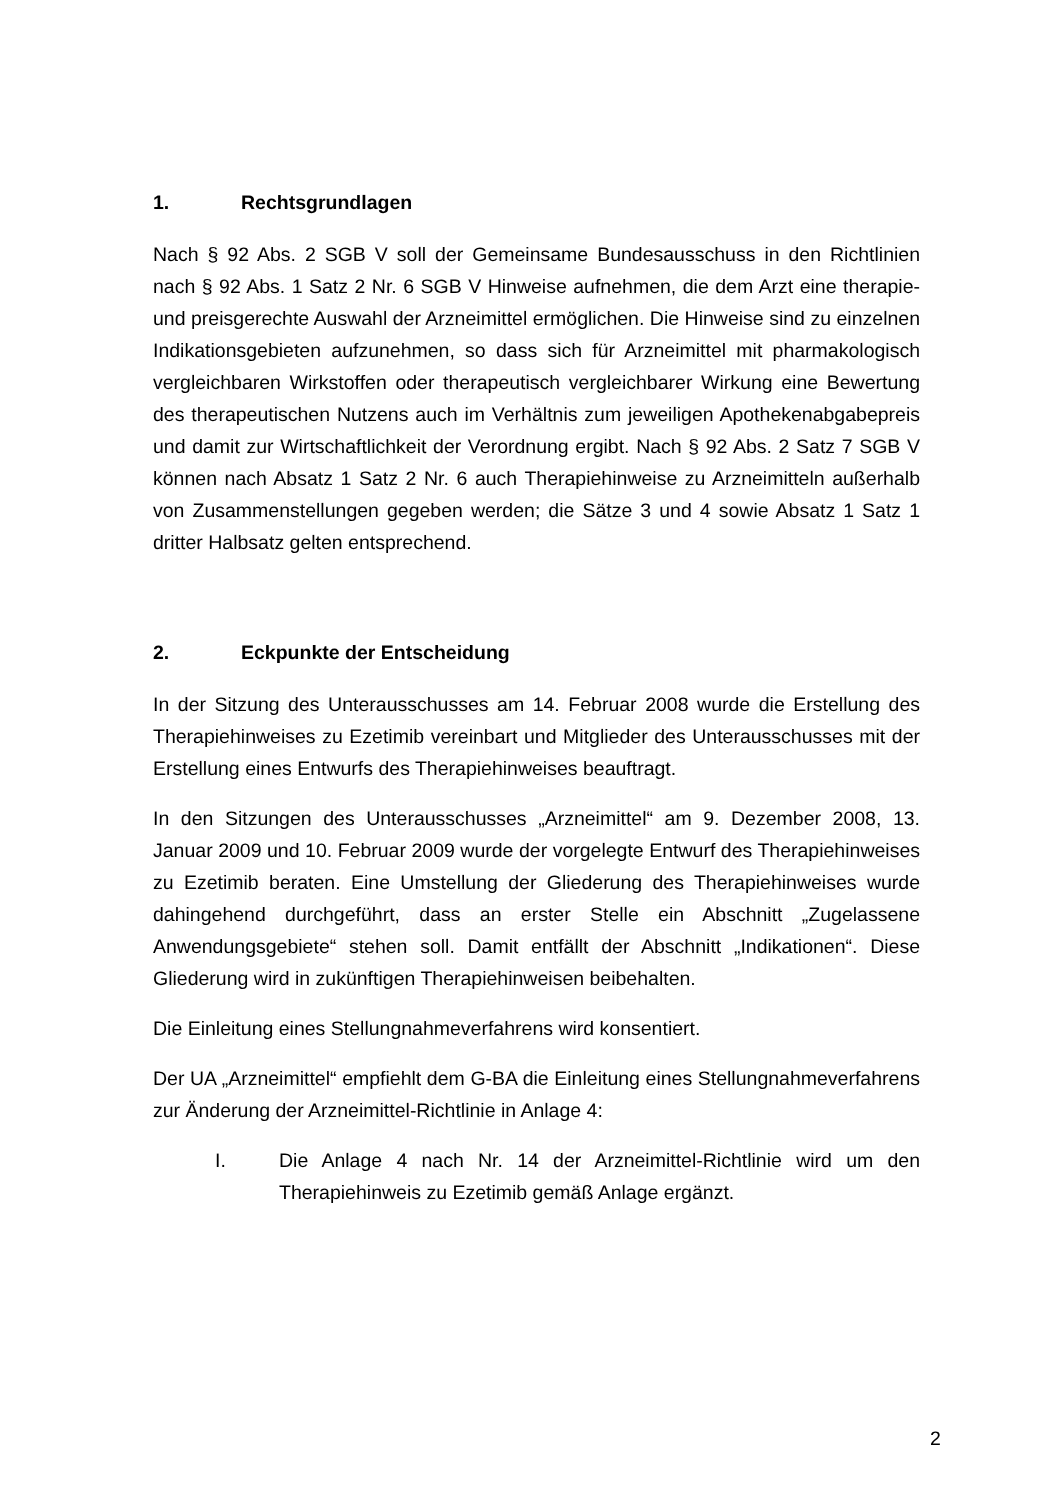1. Rechtsgrundlagen
Nach § 92 Abs. 2 SGB V soll der Gemeinsame Bundesausschuss in den Richtlinien nach § 92 Abs. 1 Satz 2 Nr. 6 SGB V Hinweise aufnehmen, die dem Arzt eine therapie- und preisgerechte Auswahl der Arzneimittel ermöglichen. Die Hinweise sind zu einzelnen Indikationsgebieten aufzunehmen, so dass sich für Arzneimittel mit pharmakologisch vergleichbaren Wirkstoffen oder therapeutisch vergleichbarer Wirkung eine Bewertung des therapeutischen Nutzens auch im Verhältnis zum jeweiligen Apothekenabgabepreis und damit zur Wirtschaftlichkeit der Verordnung ergibt. Nach § 92 Abs. 2 Satz 7 SGB V können nach Absatz 1 Satz 2 Nr. 6 auch Therapiehinweise zu Arzneimitteln außerhalb von Zusammenstellungen gegeben werden; die Sätze 3 und 4 sowie Absatz 1 Satz 1 dritter Halbsatz gelten entsprechend.
2. Eckpunkte der Entscheidung
In der Sitzung des Unterausschusses am 14. Februar 2008 wurde die Erstellung des Therapiehinweises zu Ezetimib vereinbart und Mitglieder des Unterausschusses mit der Erstellung eines Entwurfs des Therapiehinweises beauftragt.
In den Sitzungen des Unterausschusses „Arzneimittel“ am 9. Dezember 2008, 13. Januar 2009 und 10. Februar 2009 wurde der vorgelegte Entwurf des Therapiehinweises zu Ezetimib beraten. Eine Umstellung der Gliederung des Therapiehinweises wurde dahingehend durchgeführt, dass an erster Stelle ein Abschnitt „Zugelassene Anwendungsgebiete“ stehen soll. Damit entfällt der Abschnitt „Indikationen“. Diese Gliederung wird in zukünftigen Therapiehinweisen beibehalten.
Die Einleitung eines Stellungnahmeverfahrens wird konsentiert.
Der UA „Arzneimittel“ empfiehlt dem G-BA die Einleitung eines Stellungnahmeverfahrens zur Änderung der Arzneimittel-Richtlinie in Anlage 4:
I. Die Anlage 4 nach Nr. 14 der Arzneimittel-Richtlinie wird um den Therapiehinweis zu Ezetimib gemäß Anlage ergänzt.
2